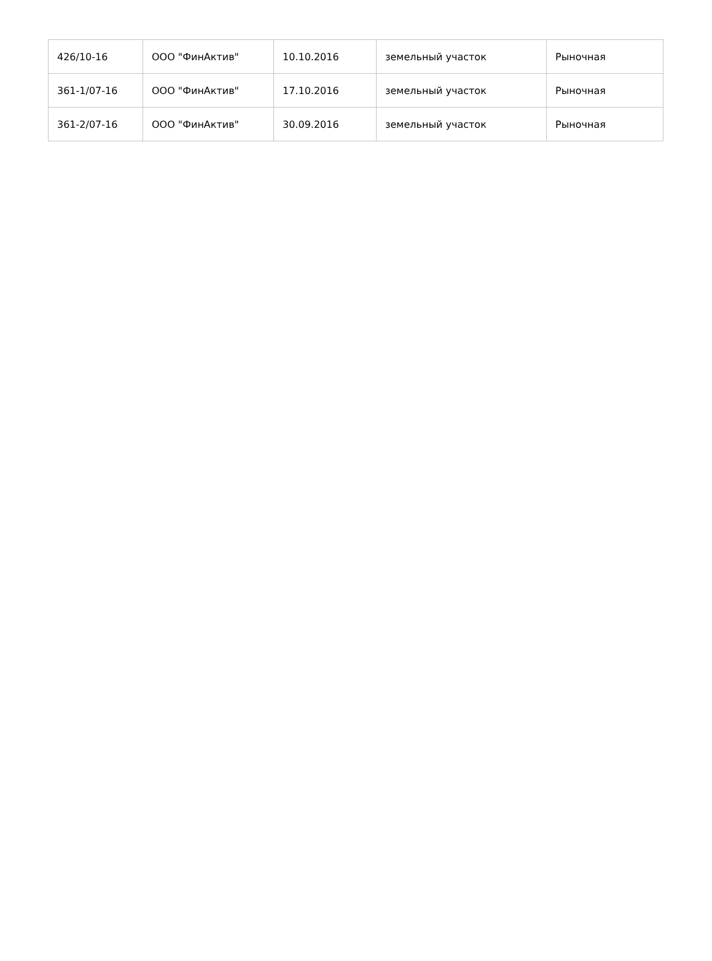| 426/10-16 | ООО "ФинАктив" | 10.10.2016 | земельный участок | Рыночная |
| 361-1/07-16 | ООО "ФинАктив" | 17.10.2016 | земельный участок | Рыночная |
| 361-2/07-16 | ООО "ФинАктив" | 30.09.2016 | земельный участок | Рыночная |